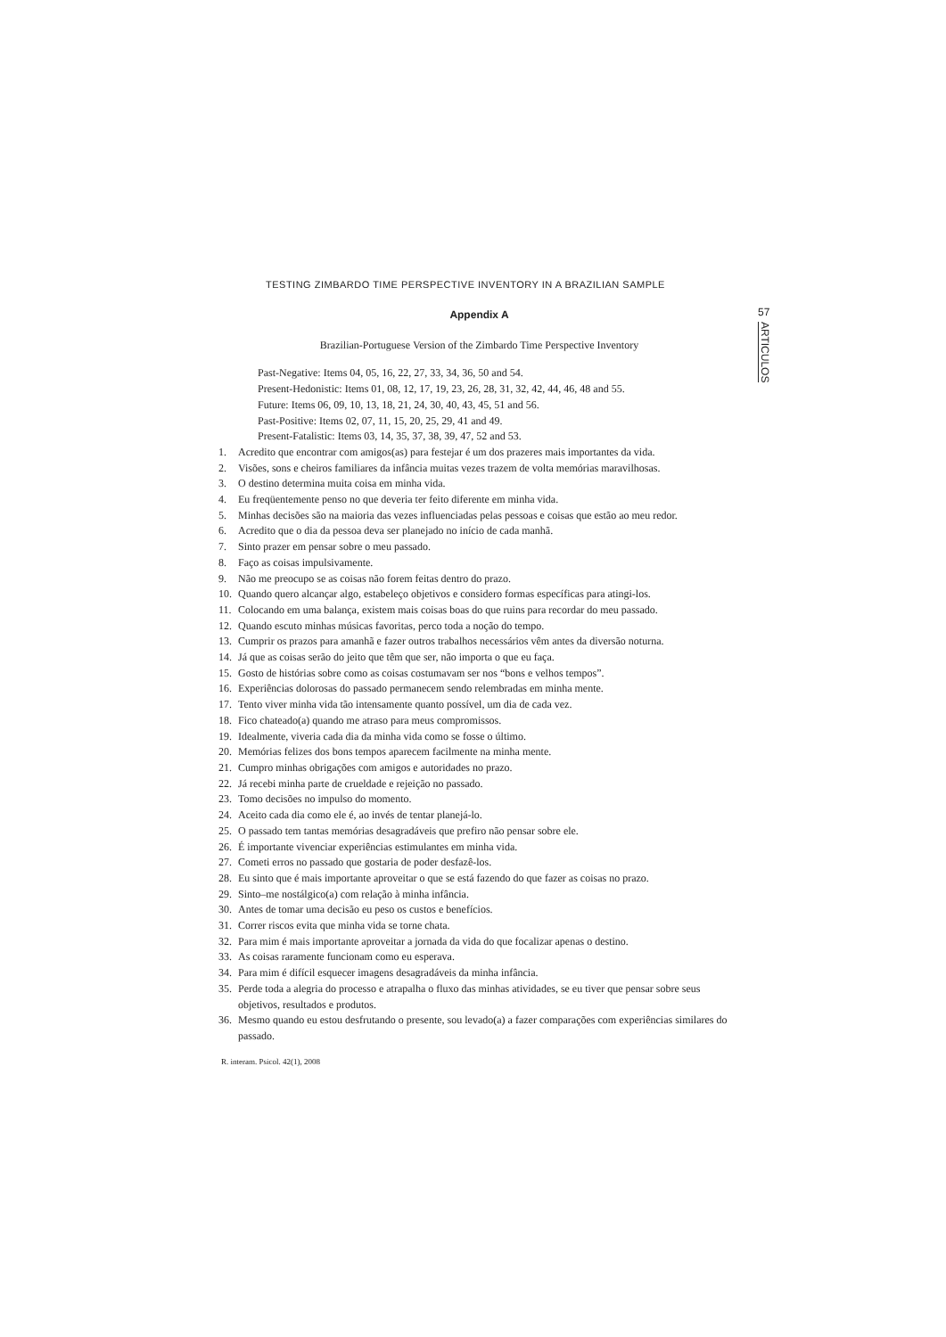TESTING ZIMBARDO TIME PERSPECTIVE INVENTORY IN A BRAZILIAN SAMPLE
57
ARTICULOS
Appendix A
Brazilian-Portuguese Version of the Zimbardo Time Perspective Inventory
Past-Negative: Items 04, 05, 16, 22, 27, 33, 34, 36, 50 and 54.
Present-Hedonistic: Items 01, 08, 12, 17, 19, 23, 26, 28, 31, 32, 42, 44, 46, 48 and 55.
Future: Items 06, 09, 10, 13, 18, 21, 24, 30, 40, 43, 45, 51 and 56.
Past-Positive: Items 02, 07, 11, 15, 20, 25, 29, 41 and 49.
Present-Fatalistic: Items 03, 14, 35, 37, 38, 39, 47, 52 and 53.
1. Acredito que encontrar com amigos(as) para festejar é um dos prazeres mais importantes da vida.
2. Visões, sons e cheiros familiares da infância muitas vezes trazem de volta memórias maravilhosas.
3. O destino determina muita coisa em minha vida.
4. Eu freqüentemente penso no que deveria ter feito diferente em minha vida.
5. Minhas decisões são na maioria das vezes influenciadas pelas pessoas e coisas que estão ao meu redor.
6. Acredito que o dia da pessoa deva ser planejado no início de cada manhã.
7. Sinto prazer em pensar sobre o meu passado.
8. Faço as coisas impulsivamente.
9. Não me preocupo se as coisas não forem feitas dentro do prazo.
10. Quando quero alcançar algo, estabeleço objetivos e considero formas específicas para atingi-los.
11. Colocando em uma balança, existem mais coisas boas do que ruins para recordar do meu passado.
12. Quando escuto minhas músicas favoritas, perco toda a noção do tempo.
13. Cumprir os prazos para amanhã e fazer outros trabalhos necessários vêm antes da diversão noturna.
14. Já que as coisas serão do jeito que têm que ser, não importa o que eu faça.
15. Gosto de histórias sobre como as coisas costumavam ser nos “bons e velhos tempos”.
16. Experiências dolorosas do passado permanecem sendo relembradas em minha mente.
17. Tento viver minha vida tão intensamente quanto possível, um dia de cada vez.
18. Fico chateado(a) quando me atraso para meus compromissos.
19. Idealmente, viveria cada dia da minha vida como se fosse o último.
20. Memórias felizes dos bons tempos aparecem facilmente na minha mente.
21. Cumpro minhas obrigações com amigos e autoridades no prazo.
22. Já recebi minha parte de crueldade e rejeição no passado.
23. Tomo decisões no impulso do momento.
24. Aceito cada dia como ele é, ao invés de tentar planejá-lo.
25. O passado tem tantas memórias desagradáveis que prefiro não pensar sobre ele.
26. É importante vivenciar experiências estimulantes em minha vida.
27. Cometi erros no passado que gostaria de poder desfazê-los.
28. Eu sinto que é mais importante aproveitar o que se está fazendo do que fazer as coisas no prazo.
29. Sinto–me nostálgico(a) com relação à minha infância.
30. Antes de tomar uma decisão eu peso os custos e benefícios.
31. Correr riscos evita que minha vida se torne chata.
32. Para mim é mais importante aproveitar a jornada da vida do que focalizar apenas o destino.
33. As coisas raramente funcionam como eu esperava.
34. Para mim é difícil esquecer imagens desagradáveis da minha infância.
35. Perde toda a alegria do processo e atrapalha o fluxo das minhas atividades, se eu tiver que pensar sobre seus objetivos, resultados e produtos.
36. Mesmo quando eu estou desfrutando o presente, sou levado(a) a fazer comparações com experiências similares do passado.
R. interam. Psicol. 42(1), 2008